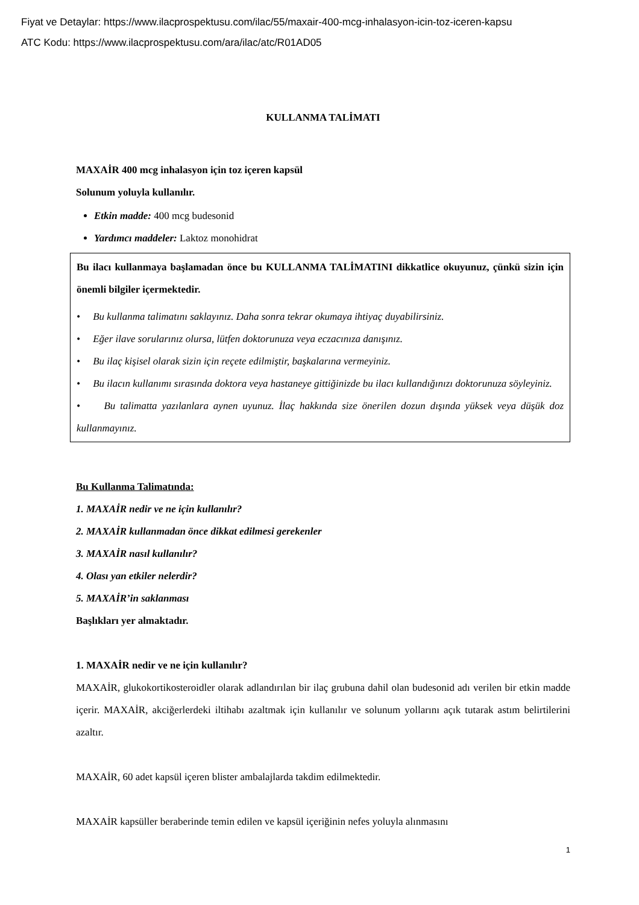Fiyat ve Detaylar: https://www.ilacprospektusu.com/ilac/55/maxair-400-mcg-inhalasyon-icin-toz-iceren-kapsu
ATC Kodu: https://www.ilacprospektusu.com/ara/ilac/atc/R01AD05
KULLANMA TALİMATI
MAXAİR 400 mcg inhalasyon için toz içeren kapsül
Solunum yoluyla kullanılır.
Etkin madde: 400 mcg budesonid
Yardımcı maddeler: Laktoz monohidrat
Bu ilacı kullanmaya başlamadan önce bu KULLANMA TALİMATINI dikkatlice okuyunuz, çünkü sizin için önemli bilgiler içermektedir.
• Bu kullanma talimatını saklayınız. Daha sonra tekrar okumaya ihtiyaç duyabilirsiniz.
• Eğer ilave sorularınız olursa, lütfen doktorunuza veya eczacınıza danışınız.
• Bu ilaç kişisel olarak sizin için reçete edilmiştir, başkalarına vermeyiniz.
• Bu ilacın kullanımı sırasında doktora veya hastaneye gittiğinizde bu ilacı kullandığınızı doktorunuza söyleyiniz.
• Bu talimatta yazılanlara aynen uyunuz. İlaç hakkında size önerilen dozun dışında yüksek veya düşük doz kullanmayınız.
Bu Kullanma Talimatında:
1. MAXAİR nedir ve ne için kullanılır?
2. MAXAİR kullanmadan önce dikkat edilmesi gerekenler
3. MAXAİR nasıl kullanılır?
4. Olası yan etkiler nelerdir?
5. MAXAİR’in saklanması
Başlıkları yer almaktadır.
1. MAXAİR nedir ve ne için kullanılır?
MAXAİR, glukokortikosteroidler olarak adlandırılan bir ilaç grubuna dahil olan budesonid adı verilen bir etkin madde içerir. MAXAİR, akciğerlerdeki iltihabı azaltmak için kullanılır ve solunum yollarını açık tutarak astım belirtilerini azaltır.
MAXAİR, 60 adet kapsül içeren blister ambalajlarda takdim edilmektedir.
MAXAİR kapsüller beraberinde temin edilen ve kapsül içeriğinin nefes yoluyla alınmasını
1